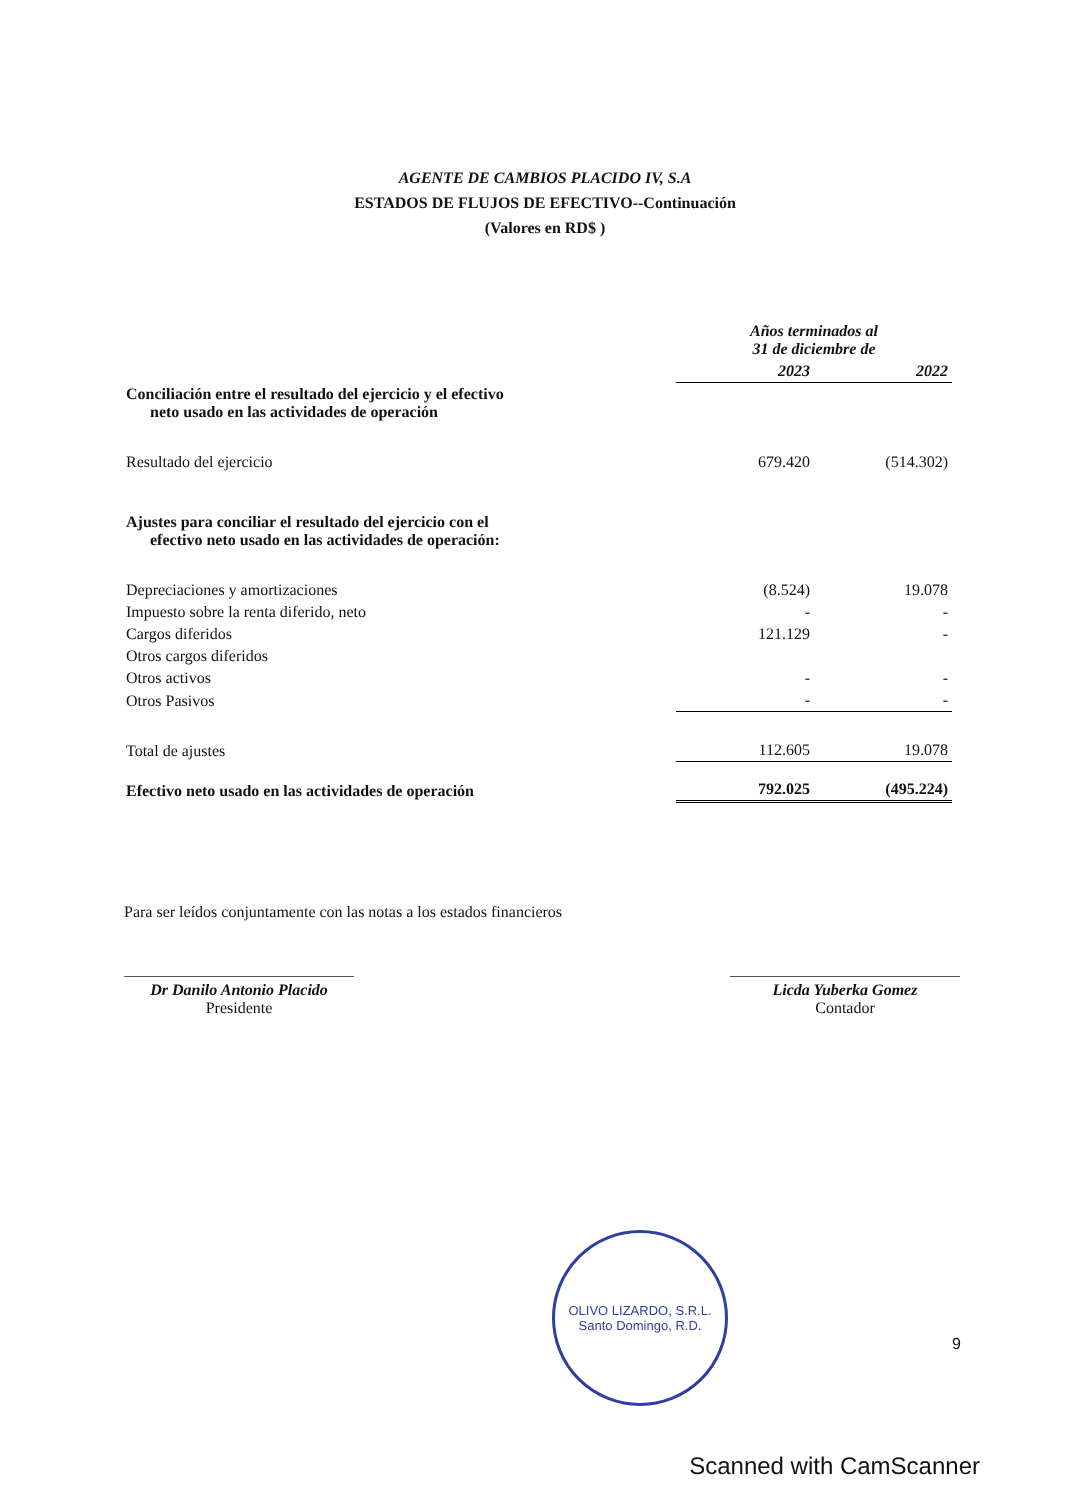AGENTE DE CAMBIOS PLACIDO IV, S.A
ESTADOS DE FLUJOS DE EFECTIVO--Continuación
(Valores en RD$ )
| | Años terminados al 31 de diciembre de | |
| | 2023 | 2022 |
| Conciliación entre el resultado del ejercicio y el efectivo neto usado en las actividades de operación | | |
| Resultado del ejercicio | 679.420 | (514.302) |
| Ajustes para conciliar el resultado del ejercicio con el efectivo neto usado en las actividades de operación: | | |
| Depreciaciones y amortizaciones | (8.524) | 19.078 |
| Impuesto sobre la renta diferido, neto | - | - |
| Cargos diferidos | 121.129 | - |
| Otros cargos diferidos | | |
| Otros activos | - | - |
| Otros Pasivos | - | - |
| Total de ajustes | 112.605 | 19.078 |
| Efectivo neto usado en las actividades de operación | 792.025 | (495.224) |
Para ser leídos conjuntamente con las notas a los estados financieros
Dr Danilo Antonio Placido
Presidente
Licda Yuberka Gomez
Contador
OLIVO LIZARDO, S.R.L.
Santo Domingo, R.D.
9
Scanned with CamScanner